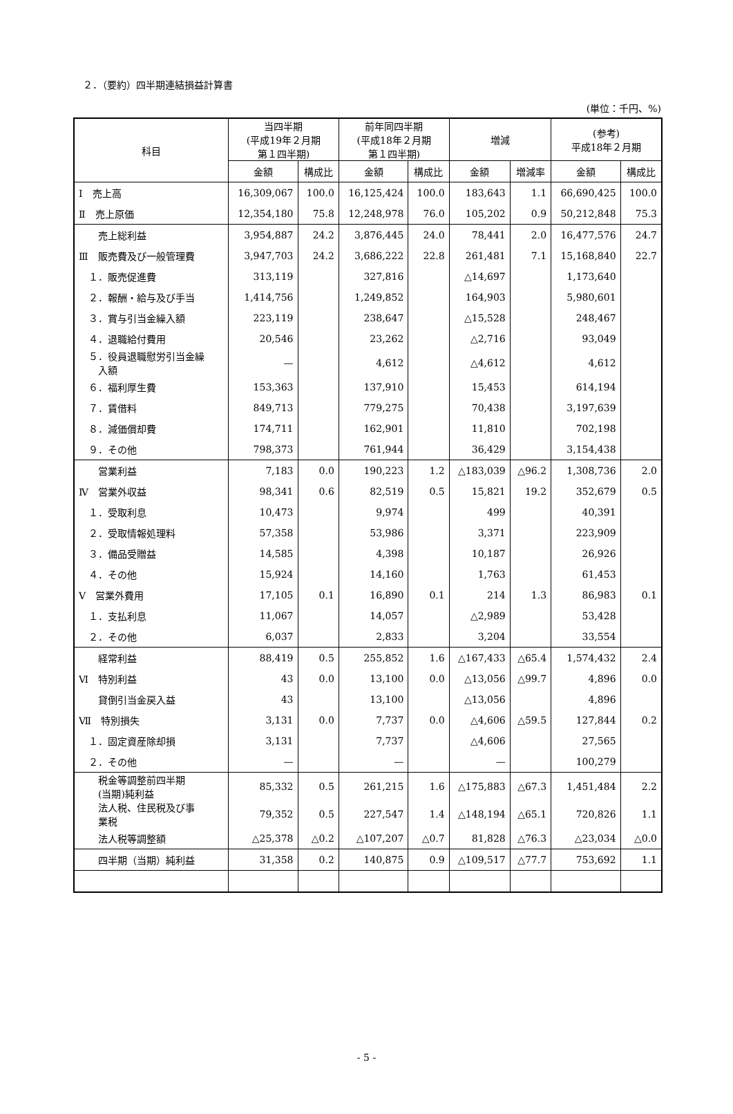２．（要約）四半期連結損益計算書
(単位：千円、%)
| 科目 | 当四半期 (平成19年２月期 第１四半期) | | 前年同四半期 (平成18年２月期 第１四半期) | | 増減 | | (参考) 平成18年２月期 | |
| --- | --- | --- | --- | --- | --- | --- | --- | --- |
| | 金額 | 構成比 | 金額 | 構成比 | 金額 | 増減率 | 金額 | 構成比 |
| Ⅰ 売上高 | 16,309,067 | 100.0 | 16,125,424 | 100.0 | 183,643 | 1.1 | 66,690,425 | 100.0 |
| Ⅱ 売上原価 | 12,354,180 | 75.8 | 12,248,978 | 76.0 | 105,202 | 0.9 | 50,212,848 | 75.3 |
| 売上総利益 | 3,954,887 | 24.2 | 3,876,445 | 24.0 | 78,441 | 2.0 | 16,477,576 | 24.7 |
| Ⅲ 販売費及び一般管理費 | 3,947,703 | 24.2 | 3,686,222 | 22.8 | 261,481 | 7.1 | 15,168,840 | 22.7 |
| １．販売促進費 | 313,119 | | 327,816 | | △14,697 | | 1,173,640 | |
| ２．報酬・給与及び手当 | 1,414,756 | | 1,249,852 | | 164,903 | | 5,980,601 | |
| ３．賞与引当金繰入額 | 223,119 | | 238,647 | | △15,528 | | 248,467 | |
| ４．退職給付費用 | 20,546 | | 23,262 | | △2,716 | | 93,049 | |
| ５．役員退職慰労引当金繰 入額 | — | | 4,612 | | △4,612 | | 4,612 | |
| ６．福利厚生費 | 153,363 | | 137,910 | | 15,453 | | 614,194 | |
| ７．賃借料 | 849,713 | | 779,275 | | 70,438 | | 3,197,639 | |
| ８．減価償却費 | 174,711 | | 162,901 | | 11,810 | | 702,198 | |
| ９．その他 | 798,373 | | 761,944 | | 36,429 | | 3,154,438 | |
| 営業利益 | 7,183 | 0.0 | 190,223 | 1.2 | △183,039 | △96.2 | 1,308,736 | 2.0 |
| Ⅳ 営業外収益 | 98,341 | 0.6 | 82,519 | 0.5 | 15,821 | 19.2 | 352,679 | 0.5 |
| １．受取利息 | 10,473 | | 9,974 | | 499 | | 40,391 | |
| ２．受取情報処理料 | 57,358 | | 53,986 | | 3,371 | | 223,909 | |
| ３．備品受贈益 | 14,585 | | 4,398 | | 10,187 | | 26,926 | |
| ４．その他 | 15,924 | | 14,160 | | 1,763 | | 61,453 | |
| Ⅴ 営業外費用 | 17,105 | 0.1 | 16,890 | 0.1 | 214 | 1.3 | 86,983 | 0.1 |
| １．支払利息 | 11,067 | | 14,057 | | △2,989 | | 53,428 | |
| ２．その他 | 6,037 | | 2,833 | | 3,204 | | 33,554 | |
| 経常利益 | 88,419 | 0.5 | 255,852 | 1.6 | △167,433 | △65.4 | 1,574,432 | 2.4 |
| Ⅵ 特別利益 | 43 | 0.0 | 13,100 | 0.0 | △13,056 | △99.7 | 4,896 | 0.0 |
| 貸倒引当金戻入益 | 43 | | 13,100 | | △13,056 | | 4,896 | |
| Ⅶ 特別損失 | 3,131 | 0.0 | 7,737 | 0.0 | △4,606 | △59.5 | 127,844 | 0.2 |
| １．固定資産除却損 | 3,131 | | 7,737 | | △4,606 | | 27,565 | |
| ２．その他 | — | | — | | — | | 100,279 | |
| 税金等調整前四半期 (当期)純利益 | 85,332 | 0.5 | 261,215 | 1.6 | △175,883 | △67.3 | 1,451,484 | 2.2 |
| 法人税、住民税及び事 業税 | 79,352 | 0.5 | 227,547 | 1.4 | △148,194 | △65.1 | 720,826 | 1.1 |
| 法人税等調整額 | △25,378 | △0.2 | △107,207 | △0.7 | 81,828 | △76.3 | △23,034 | △0.0 |
| 四半期（当期）純利益 | 31,358 | 0.2 | 140,875 | 0.9 | △109,517 | △77.7 | 753,692 | 1.1 |
- 5 -